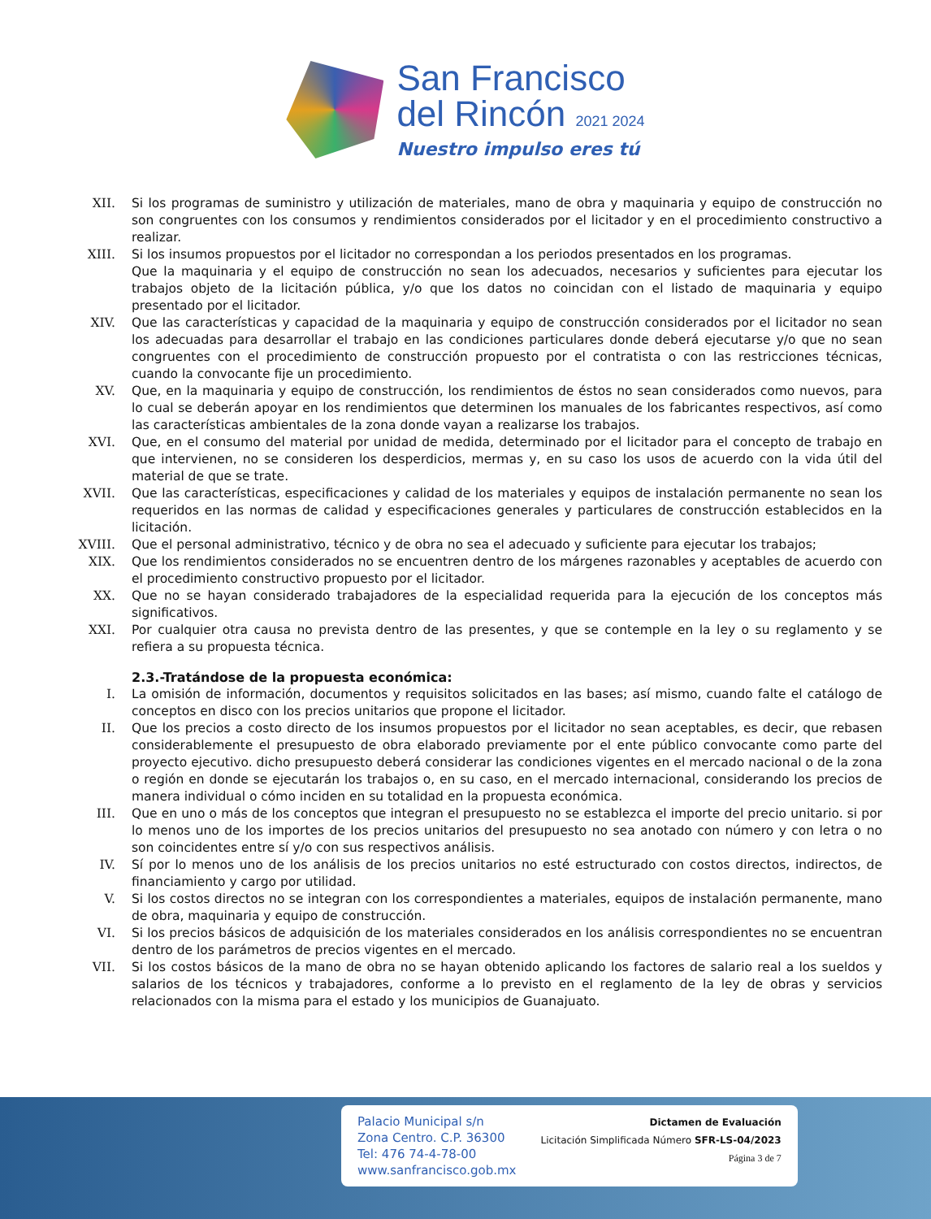San Francisco
del Rincón 2021 2024
Nuestro impulso eres tú
XII. Si los programas de suministro y utilización de materiales, mano de obra y maquinaria y equipo de construcción no son congruentes con los consumos y rendimientos considerados por el licitador y en el procedimiento constructivo a realizar.
XIII. Si los insumos propuestos por el licitador no correspondan a los periodos presentados en los programas.
Que la maquinaria y el equipo de construcción no sean los adecuados, necesarios y suficientes para ejecutar los trabajos objeto de la licitación pública, y/o que los datos no coincidan con el listado de maquinaria y equipo presentado por el licitador.
XIV. Que las características y capacidad de la maquinaria y equipo de construcción considerados por el licitador no sean los adecuadas para desarrollar el trabajo en las condiciones particulares donde deberá ejecutarse y/o que no sean congruentes con el procedimiento de construcción propuesto por el contratista o con las restricciones técnicas, cuando la convocante fije un procedimiento.
XV. Que, en la maquinaria y equipo de construcción, los rendimientos de éstos no sean considerados como nuevos, para lo cual se deberán apoyar en los rendimientos que determinen los manuales de los fabricantes respectivos, así como las características ambientales de la zona donde vayan a realizarse los trabajos.
XVI. Que, en el consumo del material por unidad de medida, determinado por el licitador para el concepto de trabajo en que intervienen, no se consideren los desperdicios, mermas y, en su caso los usos de acuerdo con la vida útil del material de que se trate.
XVII. Que las características, especificaciones y calidad de los materiales y equipos de instalación permanente no sean los requeridos en las normas de calidad y especificaciones generales y particulares de construcción establecidos en la licitación.
XVIII. Que el personal administrativo, técnico y de obra no sea el adecuado y suficiente para ejecutar los trabajos;
XIX. Que los rendimientos considerados no se encuentren dentro de los márgenes razonables y aceptables de acuerdo con el procedimiento constructivo propuesto por el licitador.
XX. Que no se hayan considerado trabajadores de la especialidad requerida para la ejecución de los conceptos más significativos.
XXI. Por cualquier otra causa no prevista dentro de las presentes, y que se contemple en la ley o su reglamento y se refiera a su propuesta técnica.
2.3.-Tratándose de la propuesta económica:
I. La omisión de información, documentos y requisitos solicitados en las bases; así mismo, cuando falte el catálogo de conceptos en disco con los precios unitarios que propone el licitador.
II. Que los precios a costo directo de los insumos propuestos por el licitador no sean aceptables, es decir, que rebasen considerablemente el presupuesto de obra elaborado previamente por el ente público convocante como parte del proyecto ejecutivo. dicho presupuesto deberá considerar las condiciones vigentes en el mercado nacional o de la zona o región en donde se ejecutarán los trabajos o, en su caso, en el mercado internacional, considerando los precios de manera individual o cómo inciden en su totalidad en la propuesta económica.
III. Que en uno o más de los conceptos que integran el presupuesto no se establezca el importe del precio unitario. si por lo menos uno de los importes de los precios unitarios del presupuesto no sea anotado con número y con letra o no son coincidentes entre sí y/o con sus respectivos análisis.
IV. Sí por lo menos uno de los análisis de los precios unitarios no esté estructurado con costos directos, indirectos, de financiamiento y cargo por utilidad.
V. Si los costos directos no se integran con los correspondientes a materiales, equipos de instalación permanente, mano de obra, maquinaria y equipo de construcción.
VI. Si los precios básicos de adquisición de los materiales considerados en los análisis correspondientes no se encuentran dentro de los parámetros de precios vigentes en el mercado.
VII. Si los costos básicos de la mano de obra no se hayan obtenido aplicando los factores de salario real a los sueldos y salarios de los técnicos y trabajadores, conforme a lo previsto en el reglamento de la ley de obras y servicios relacionados con la misma para el estado y los municipios de Guanajuato.
Palacio Municipal s/n
Zona Centro. C.P. 36300
Tel: 476 74-4-78-00
www.sanfrancisco.gob.mx
Dictamen de Evaluación
Licitación Simplificada Número SFR-LS-04/2023
Página 3 de 7